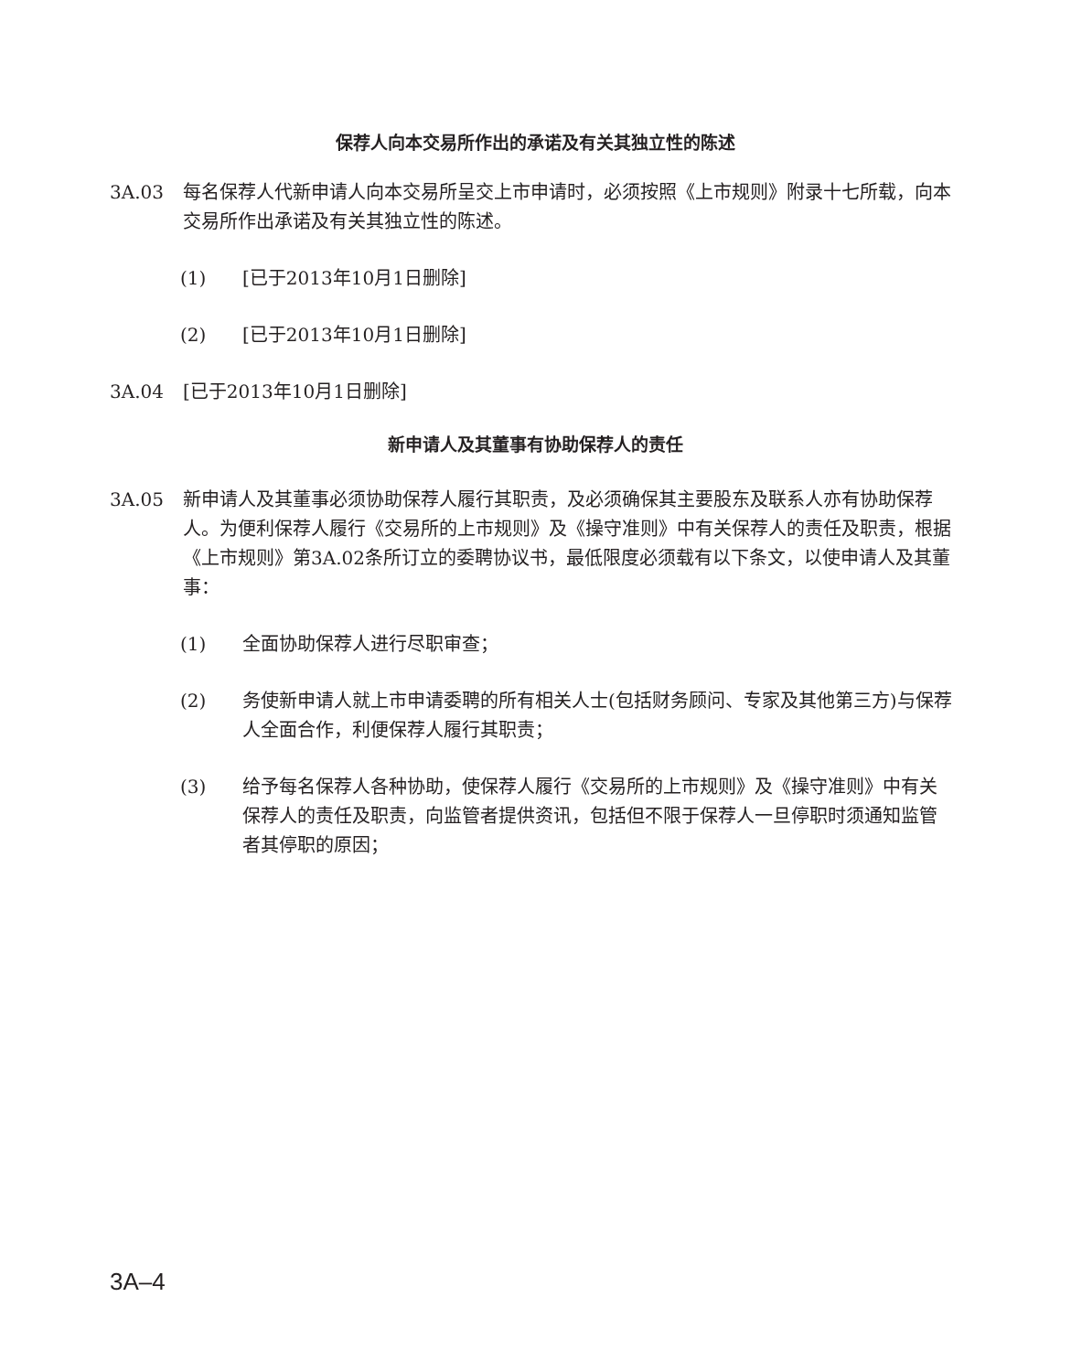保荐人向本交易所作出的承诺及有关其独立性的陈述
3A.03 每名保荐人代新申请人向本交易所呈交上市申请时，必须按照《上市规则》附录十七所载，向本交易所作出承诺及有关其独立性的陈述。
(1) [已于2013年10月1日删除]
(2) [已于2013年10月1日删除]
3A.04 [已于2013年10月1日删除]
新申请人及其董事有协助保荐人的责任
3A.05 新申请人及其董事必须协助保荐人履行其职责，及必须确保其主要股东及联系人亦有协助保荐人。为便利保荐人履行《交易所的上市规则》及《操守准则》中有关保荐人的责任及职责，根据《上市规则》第3A.02条所订立的委聘协议书，最低限度必须载有以下条文，以使申请人及其董事：
(1) 全面协助保荐人进行尽职审查；
(2) 务使新申请人就上市申请委聘的所有相关人士(包括财务顾问、专家及其他第三方)与保荐人全面合作，利便保荐人履行其职责；
(3) 给予每名保荐人各种协助，使保荐人履行《交易所的上市规则》及《操守准则》中有关保荐人的责任及职责，向监管者提供资讯，包括但不限于保荐人一旦停职时须通知监管者其停职的原因；
3A–4